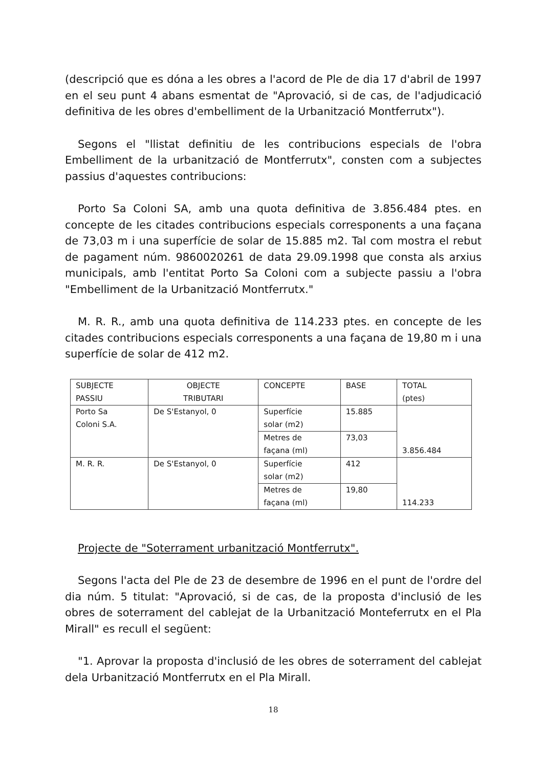(descripció que es dóna a les obres a l'acord de Ple de dia 17 d'abril de 1997 en el seu punt 4 abans esmentat de "Aprovació, si de cas, de l'adjudicació definitiva de les obres d'embelliment de la Urbanització Montferrutx").
Segons el "llistat definitiu de les contribucions especials de l'obra Embelliment de la urbanització de Montferrutx", consten com a subjectes passius d'aquestes contribucions:
Porto Sa Coloni SA, amb una quota definitiva de 3.856.484 ptes. en concepte de les citades contribucions especials corresponents a una façana de 73,03 m i una superfície de solar de 15.885 m2. Tal com mostra el rebut de pagament núm. 9860020261 de data 29.09.1998 que consta als arxius municipals, amb l'entitat Porto Sa Coloni com a subjecte passiu a l'obra "Embelliment de la Urbanització Montferrutx."
M. R. R., amb una quota definitiva de 114.233 ptes. en concepte de les citades contribucions especials corresponents a una façana de 19,80 m i una superfície de solar de 412 m2.
| SUBJECTE PASSIU | OBJECTE TRIBUTARI | CONCEPTE | BASE | TOTAL (ptes) |
| Porto Sa Coloni S.A. | De S'Estanyol, 0 | Superfície solar (m2) | 15.885 | 3.856.484 |
| | | Metres de façana (ml) | 73,03 | |
| M. R. R. | De S'Estanyol, 0 | Superfície solar (m2) | 412 | 114.233 |
| | | Metres de façana (ml) | 19,80 | |
Projecte de "Soterrament urbanització Montferrutx".
Segons l'acta del Ple de 23 de desembre de 1996 en el punt de l'ordre del dia núm. 5 titulat: "Aprovació, si de cas, de la proposta d'inclusió de les obres de soterrament del cablejat de la Urbanització Monteferrutx en el Pla Mirall" es recull el següent:
"1. Aprovar la proposta d'inclusió de les obres de soterrament del cablejat dela Urbanització Montferrutx en el Pla Mirall.
18